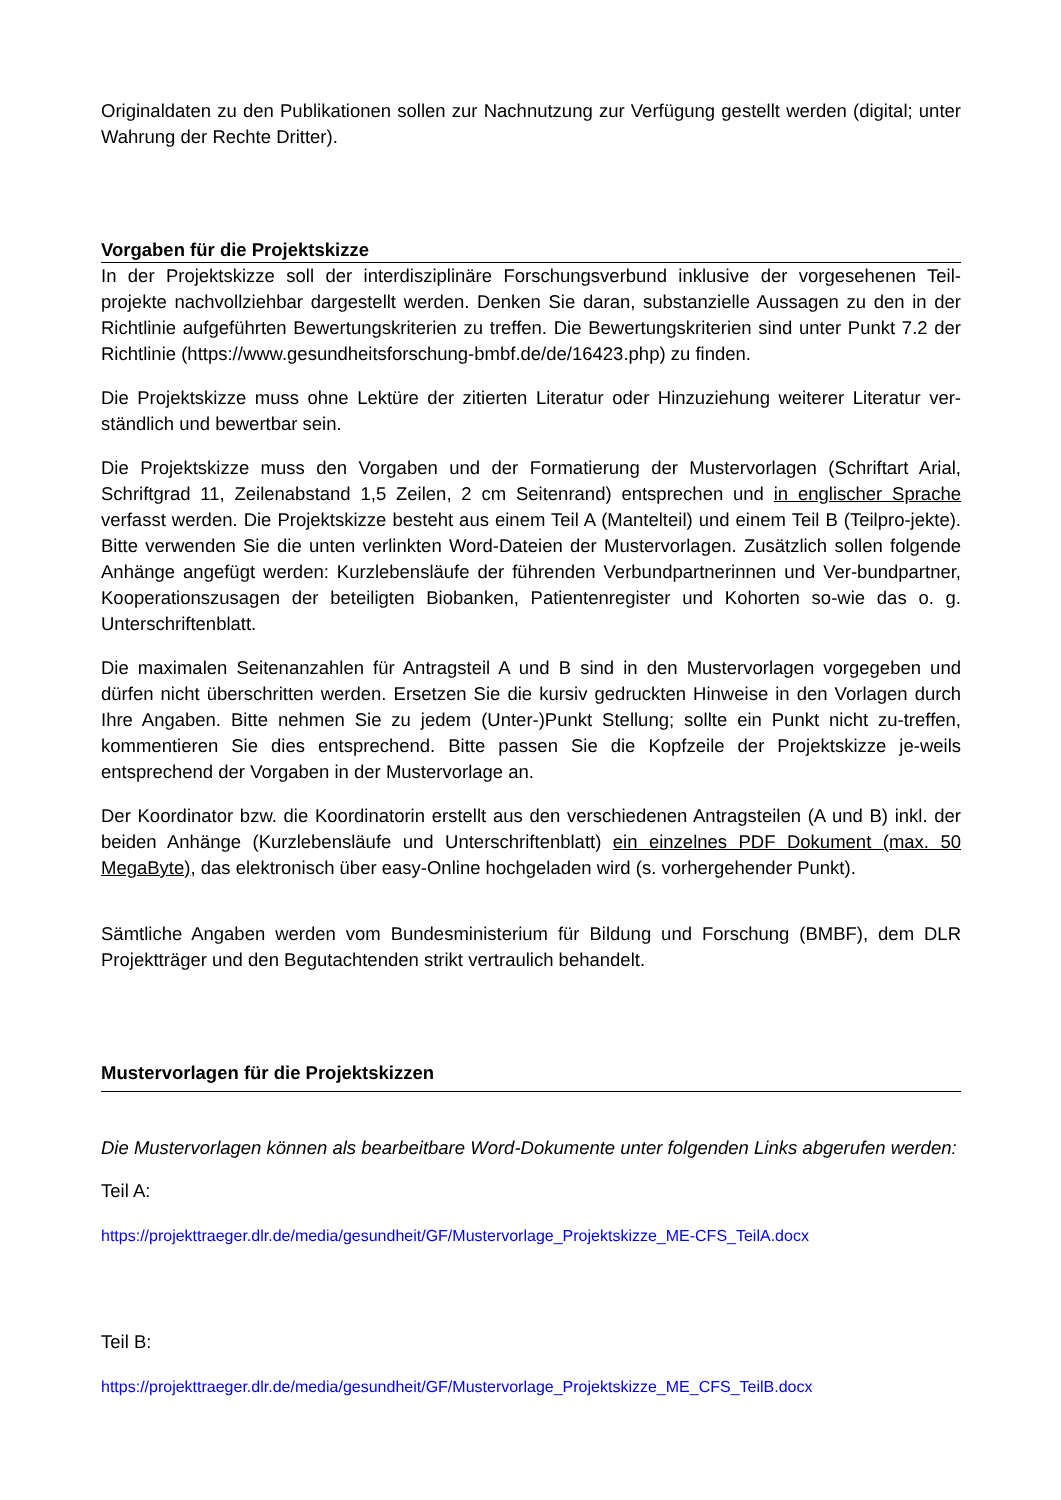Originaldaten zu den Publikationen sollen zur Nachnutzung zur Verfügung gestellt werden (digital; unter Wahrung der Rechte Dritter).
Vorgaben für die Projektskizze
In der Projektskizze soll der interdisziplinäre Forschungsverbund inklusive der vorgesehenen Teil-projekte nachvollziehbar dargestellt werden. Denken Sie daran, substanzielle Aussagen zu den in der Richtlinie aufgeführten Bewertungskriterien zu treffen. Die Bewertungskriterien sind unter Punkt 7.2 der Richtlinie (https://www.gesundheitsforschung-bmbf.de/de/16423.php) zu finden.
Die Projektskizze muss ohne Lektüre der zitierten Literatur oder Hinzuziehung weiterer Literatur ver-ständlich und bewertbar sein.
Die Projektskizze muss den Vorgaben und der Formatierung der Mustervorlagen (Schriftart Arial, Schriftgrad 11, Zeilenabstand 1,5 Zeilen, 2 cm Seitenrand) entsprechen und in englischer Sprache verfasst werden. Die Projektskizze besteht aus einem Teil A (Mantelteil) und einem Teil B (Teilpro-jekte). Bitte verwenden Sie die unten verlinkten Word-Dateien der Mustervorlagen. Zusätzlich sollen folgende Anhänge angefügt werden: Kurzlebensläufe der führenden Verbundpartnerinnen und Ver-bundpartner, Kooperationszusagen der beteiligten Biobanken, Patientenregister und Kohorten so-wie das o. g. Unterschriftenblatt.
Die maximalen Seitenanzahlen für Antragsteil A und B sind in den Mustervorlagen vorgegeben und dürfen nicht überschritten werden. Ersetzen Sie die kursiv gedruckten Hinweise in den Vorlagen durch Ihre Angaben. Bitte nehmen Sie zu jedem (Unter-)Punkt Stellung; sollte ein Punkt nicht zu-treffen, kommentieren Sie dies entsprechend. Bitte passen Sie die Kopfzeile der Projektskizze je-weils entsprechend der Vorgaben in der Mustervorlage an.
Der Koordinator bzw. die Koordinatorin erstellt aus den verschiedenen Antragsteilen (A und B) inkl. der beiden Anhänge (Kurzlebensläufe und Unterschriftenblatt) ein einzelnes PDF Dokument (max. 50 MegaByte), das elektronisch über easy-Online hochgeladen wird (s. vorhergehender Punkt).
Sämtliche Angaben werden vom Bundesministerium für Bildung und Forschung (BMBF), dem DLR Projektträger und den Begutachtenden strikt vertraulich behandelt.
Mustervorlagen für die Projektskizzen
Die Mustervorlagen können als bearbeitbare Word-Dokumente unter folgenden Links abgerufen werden:
Teil A:
https://projekttraeger.dlr.de/media/gesundheit/GF/Mustervorlage_Projektskizze_ME-CFS_TeilA.docx
Teil B:
https://projekttraeger.dlr.de/media/gesundheit/GF/Mustervorlage_Projektskizze_ME_CFS_TeilB.docx